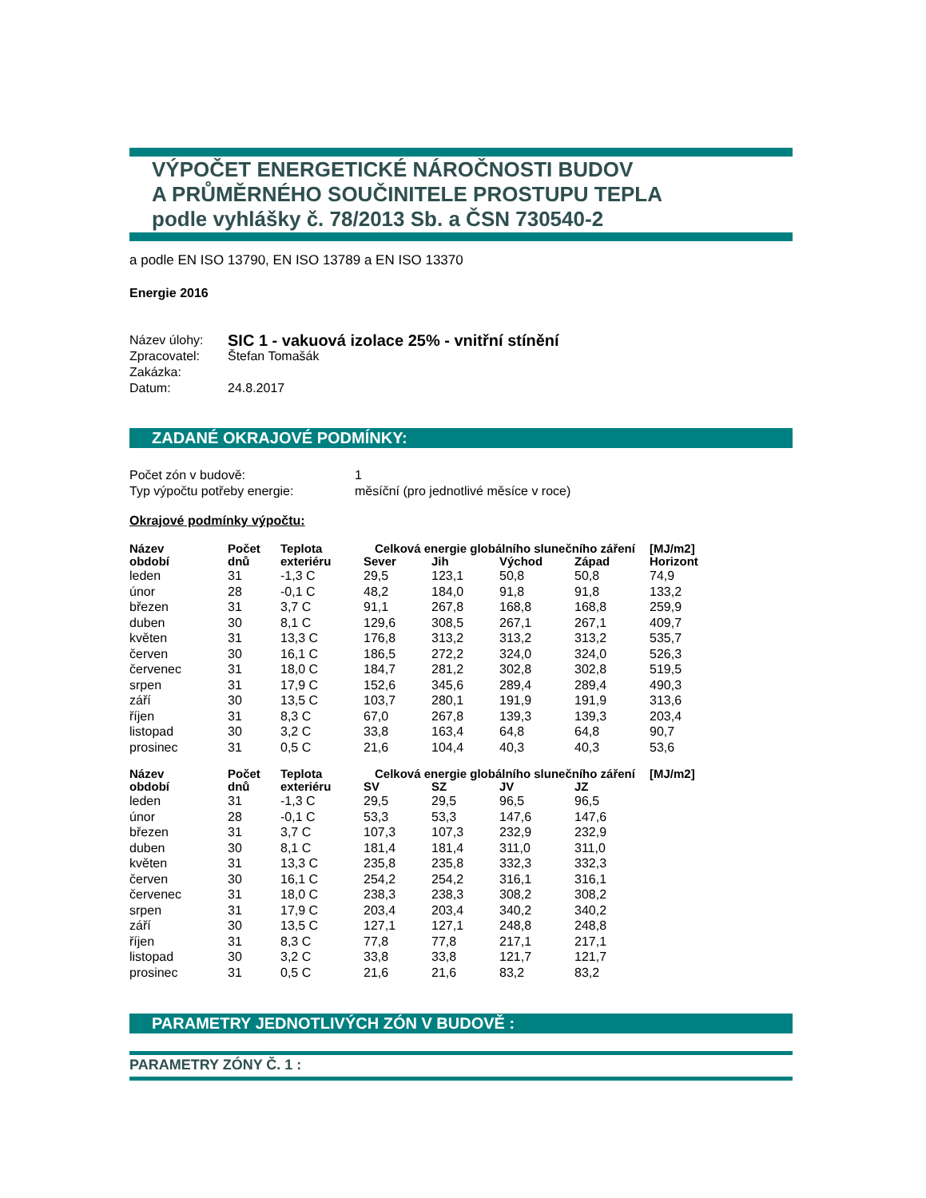VÝPOČET ENERGETICKÉ NÁROČNOSTI BUDOV
A PRŮMĚRNÉHO SOUČINITELE PROSTUPU TEPLA
podle vyhlášky č. 78/2013 Sb. a ČSN 730540-2
a podle EN ISO 13790, EN ISO 13789 a EN ISO 13370
Energie 2016
| Název úlohy: | SIC 1 - vakuová izolace 25% - vnitřní stínění |
| Zpracovatel: | Štefan Tomašák |
| Zakázka: | |
| Datum: | 24.8.2017 |
ZADANÉ OKRAJOVÉ PODMÍNKY:
| Počet zón v budově: | 1 |
| Typ výpočtu potřeby energie: | měsíční (pro jednotlivé měsíce v roce) |
Okrajové podmínky výpočtu:
| Název | Počet | Teplota | Celková energie globálního slunečního záření | | | | [MJ/m2] |
| --- | --- | --- | --- | --- | --- | --- | --- |
| období | dnů | exteriéru | Sever | Jih | Východ | Západ | Horizont |
| leden | 31 | -1,3 C | 29,5 | 123,1 | 50,8 | 50,8 | 74,9 |
| únor | 28 | -0,1 C | 48,2 | 184,0 | 91,8 | 91,8 | 133,2 |
| březen | 31 | 3,7 C | 91,1 | 267,8 | 168,8 | 168,8 | 259,9 |
| duben | 30 | 8,1 C | 129,6 | 308,5 | 267,1 | 267,1 | 409,7 |
| květen | 31 | 13,3 C | 176,8 | 313,2 | 313,2 | 313,2 | 535,7 |
| červen | 30 | 16,1 C | 186,5 | 272,2 | 324,0 | 324,0 | 526,3 |
| červenec | 31 | 18,0 C | 184,7 | 281,2 | 302,8 | 302,8 | 519,5 |
| srpen | 31 | 17,9 C | 152,6 | 345,6 | 289,4 | 289,4 | 490,3 |
| září | 30 | 13,5 C | 103,7 | 280,1 | 191,9 | 191,9 | 313,6 |
| říjen | 31 | 8,3 C | 67,0 | 267,8 | 139,3 | 139,3 | 203,4 |
| listopad | 30 | 3,2 C | 33,8 | 163,4 | 64,8 | 64,8 | 90,7 |
| prosinec | 31 | 0,5 C | 21,6 | 104,4 | 40,3 | 40,3 | 53,6 |
| Název | Počet | Teplota | Celková energie globálního slunečního záření | | | | [MJ/m2] |
| --- | --- | --- | --- | --- | --- | --- | --- |
| období | dnů | exteriéru | SV | SZ | JV | JZ | |
| leden | 31 | -1,3 C | 29,5 | 29,5 | 96,5 | 96,5 | |
| únor | 28 | -0,1 C | 53,3 | 53,3 | 147,6 | 147,6 | |
| březen | 31 | 3,7 C | 107,3 | 107,3 | 232,9 | 232,9 | |
| duben | 30 | 8,1 C | 181,4 | 181,4 | 311,0 | 311,0 | |
| květen | 31 | 13,3 C | 235,8 | 235,8 | 332,3 | 332,3 | |
| červen | 30 | 16,1 C | 254,2 | 254,2 | 316,1 | 316,1 | |
| červenec | 31 | 18,0 C | 238,3 | 238,3 | 308,2 | 308,2 | |
| srpen | 31 | 17,9 C | 203,4 | 203,4 | 340,2 | 340,2 | |
| září | 30 | 13,5 C | 127,1 | 127,1 | 248,8 | 248,8 | |
| říjen | 31 | 8,3 C | 77,8 | 77,8 | 217,1 | 217,1 | |
| listopad | 30 | 3,2 C | 33,8 | 33,8 | 121,7 | 121,7 | |
| prosinec | 31 | 0,5 C | 21,6 | 21,6 | 83,2 | 83,2 | |
PARAMETRY JEDNOTLIVÝCH ZÓN V BUDOVĚ :
PARAMETRY ZÓNY Č. 1 :